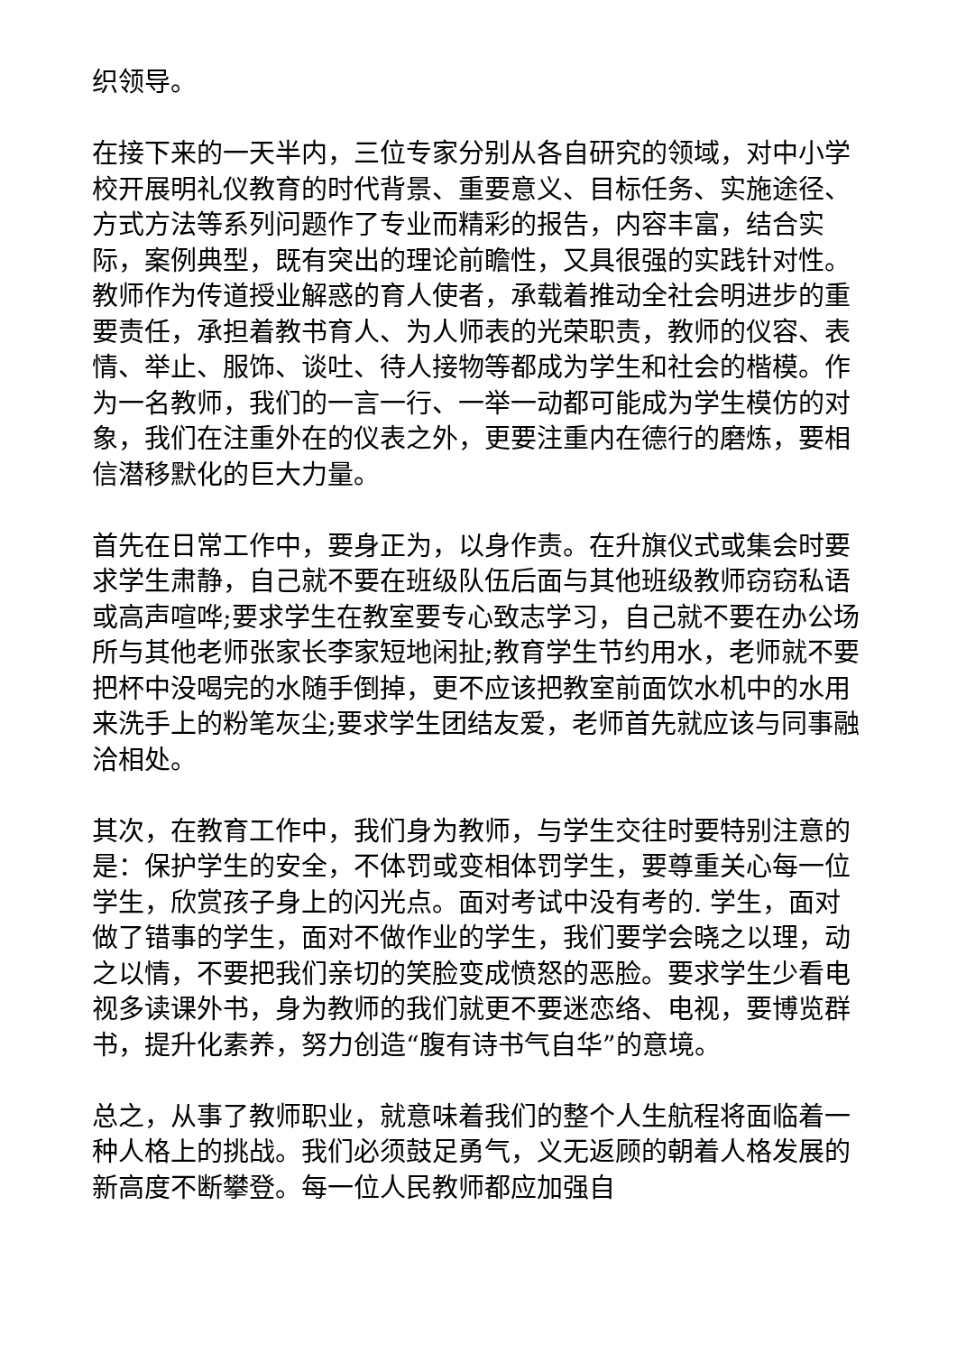织领导。
在接下来的一天半内，三位专家分别从各自研究的领域，对中小学校开展明礼仪教育的时代背景、重要意义、目标任务、实施途径、方式方法等系列问题作了专业而精彩的报告，内容丰富，结合实际，案例典型，既有突出的理论前瞻性，又具很强的实践针对性。教师作为传道授业解惑的育人使者，承载着推动全社会明进步的重要责任，承担着教书育人、为人师表的光荣职责，教师的仪容、表情、举止、服饰、谈吐、待人接物等都成为学生和社会的楷模。作为一名教师，我们的一言一行、一举一动都可能成为学生模仿的对象，我们在注重外在的仪表之外，更要注重内在德行的磨炼，要相信潜移默化的巨大力量。
首先在日常工作中，要身正为，以身作责。在升旗仪式或集会时要求学生肃静，自己就不要在班级队伍后面与其他班级教师窃窃私语或高声喧哗;要求学生在教室要专心致志学习，自己就不要在办公场所与其他老师张家长李家短地闲扯;教育学生节约用水，老师就不要把杯中没喝完的水随手倒掉，更不应该把教室前面饮水机中的水用来洗手上的粉笔灰尘;要求学生团结友爱，老师首先就应该与同事融洽相处。
其次，在教育工作中，我们身为教师，与学生交往时要特别注意的是：保护学生的安全，不体罚或变相体罚学生，要尊重关心每一位学生，欣赏孩子身上的闪光点。面对考试中没有考的. 学生，面对做了错事的学生，面对不做作业的学生，我们要学会晓之以理，动之以情，不要把我们亲切的笑脸变成愤怒的恶脸。要求学生少看电视多读课外书，身为教师的我们就更不要迷恋络、电视，要博览群书，提升化素养，努力创造“腹有诗书气自华”的意境。
总之，从事了教师职业，就意味着我们的整个人生航程将面临着一种人格上的挑战。我们必须鼓足勇气，义无返顾的朝着人格发展的新高度不断攀登。每一位人民教师都应加强自